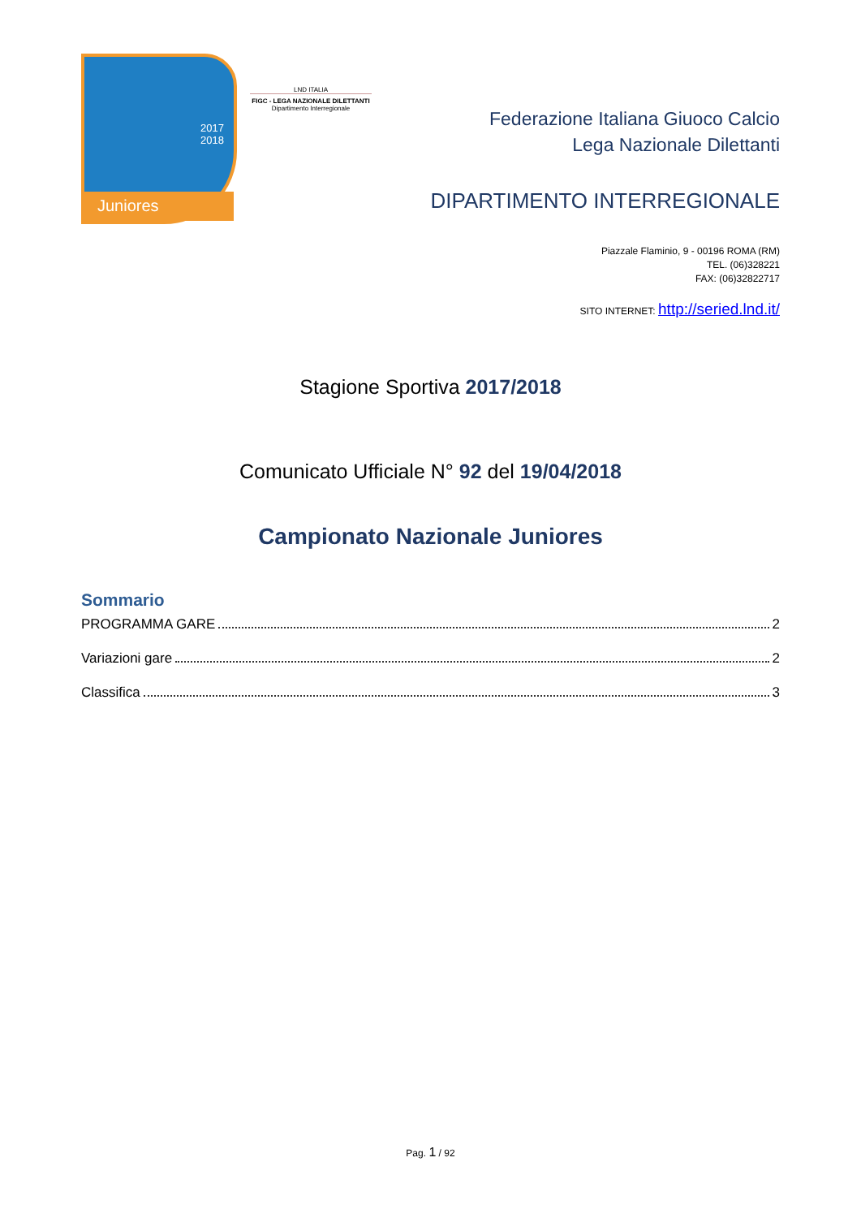2017
2018
Juniores
LND ITALIA
FIGC - LEGA NAZIONALE DILETTANTI
Dipartimento Interregionale
Federazione Italiana Giuoco Calcio
Lega Nazionale Dilettanti
DIPARTIMENTO INTERREGIONALE
Piazzale Flaminio, 9 - 00196 ROMA (RM)
TEL. (06)328221
FAX: (06)32822717
SITO INTERNET: http://seried.lnd.it/
Stagione Sportiva 2017/2018
Comunicato Ufficiale N° 92 del 19/04/2018
Campionato Nazionale Juniores
Sommario
PROGRAMMA GARE 2
Variazioni gare 2
Classifica 3
Pag. 1 / 92